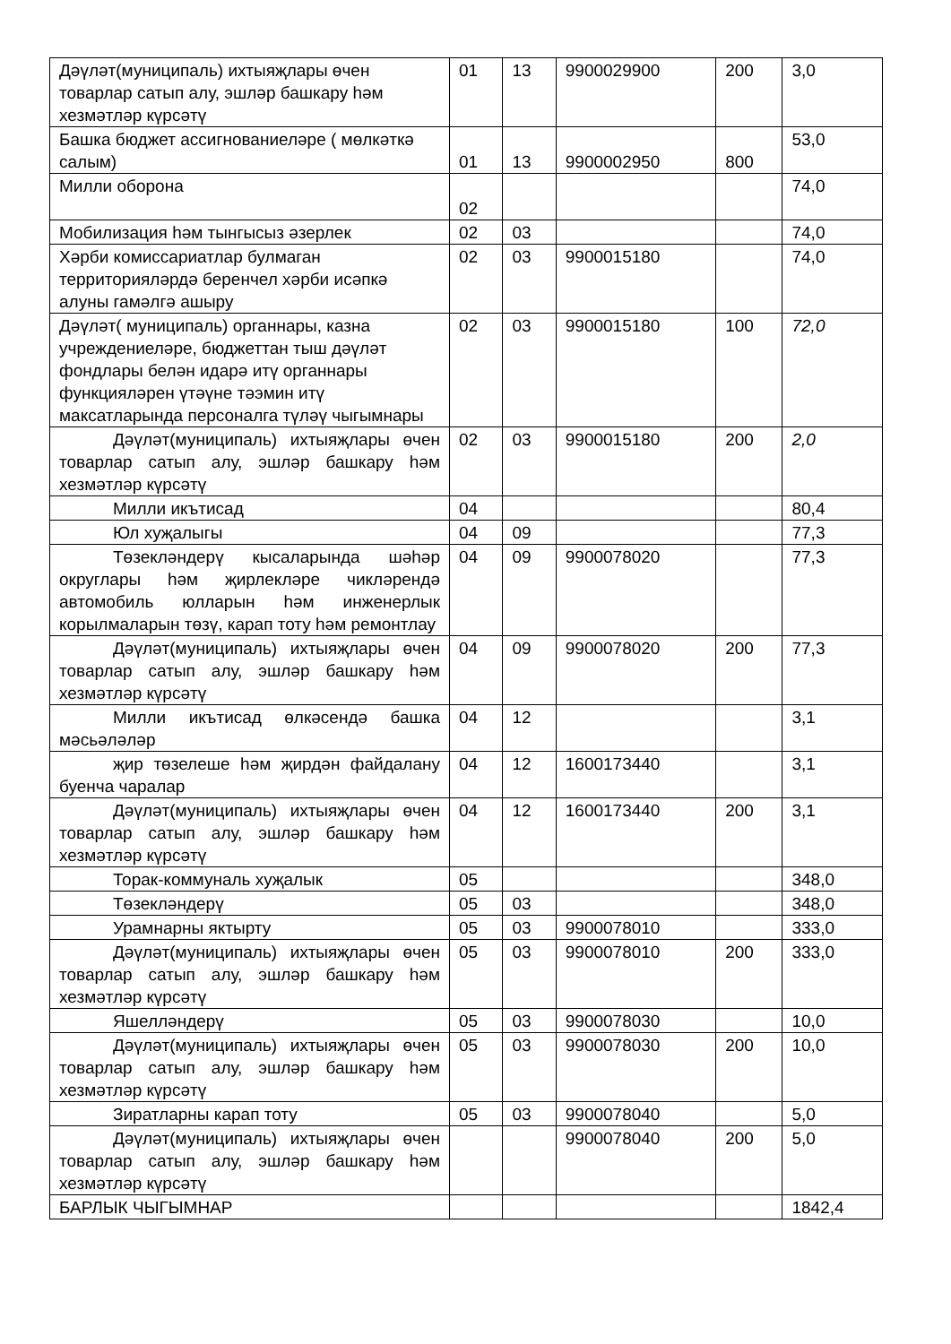| Дәүләт(муниципаль) ихтыяҗлары өчен товарлар сатып алу, эшләр башкару һәм хезмәтләр күрсәтү | 01 | 13 | 9900029900 | 200 | 3,0 |
| Башка бюджет ассигнованиеләре ( мөлкәткә салым) | 01 | 13 | 9900002950 | 800 | 53,0 |
| Милли оборона | 02 | | | | 74,0 |
| Мобилизация һәм тынгысыз әзерлек | 02 | 03 | | | 74,0 |
| Хәрби комиссариатлар булмаган территорияләрдә беренчел хәрби исәпкә алуны гамәлгә ашыру | 02 | 03 | 9900015180 | | 74,0 |
| Дәүләт( муниципаль) органнары, казна учреждениеләре, бюджеттан тыш дәүләт фондлары белән идарә итү органнары функцияләрен үтәүне тәэмин итү максатларында персоналга түләү чыгымнары | 02 | 03 | 9900015180 | 100 | 72,0 |
| Дәүләт(муниципаль) ихтыяҗлары өчен товарлар сатып алу, эшләр башкару һәм хезмәтләр күрсәтү | 02 | 03 | 9900015180 | 200 | 2,0 |
| Милли икътисад | 04 | | | | 80,4 |
| Юл хуҗалыгы | 04 | 09 | | | 77,3 |
| Төзекләндерү кысаларында шәһәр округлары һәм җирлекләре чикләрендә автомобиль юлларын һәм инженерлык корылмаларын төзү, карап тоту һәм ремонтлау | 04 | 09 | 9900078020 | | 77,3 |
| Дәүләт(муниципаль) ихтыяҗлары өчен товарлар сатып алу, эшләр башкару һәм хезмәтләр күрсәтү | 04 | 09 | 9900078020 | 200 | 77,3 |
| Милли икътисад өлкәсендә башка мәсьәләләр | 04 | 12 | | | 3,1 |
| җир төзелеше һәм җирдән файдалану буенча чаралар | 04 | 12 | 1600173440 | | 3,1 |
| Дәүләт(муниципаль) ихтыяҗлары өчен товарлар сатып алу, эшләр башкару һәм хезмәтләр күрсәтү | 04 | 12 | 1600173440 | 200 | 3,1 |
| Торак-коммуналь хуҗалык | 05 | | | | 348,0 |
| Төзекләндерү | 05 | 03 | | | 348,0 |
| Урамнарны яктырту | 05 | 03 | 9900078010 | | 333,0 |
| Дәүләт(муниципаль) ихтыяҗлары өчен товарлар сатып алу, эшләр башкару һәм хезмәтләр күрсәтү | 05 | 03 | 9900078010 | 200 | 333,0 |
| Яшелләндерү | 05 | 03 | 9900078030 | | 10,0 |
| Дәүләт(муниципаль) ихтыяҗлары өчен товарлар сатып алу, эшләр башкару һәм хезмәтләр күрсәтү | 05 | 03 | 9900078030 | 200 | 10,0 |
| Зиратларны карап тоту | 05 | 03 | 9900078040 | | 5,0 |
| Дәүләт(муниципаль) ихтыяҗлары өчен товарлар сатып алу, эшләр башкару һәм хезмәтләр күрсәтү | | | 9900078040 | 200 | 5,0 |
| БАРЛЫК ЧЫГЫМНАР | | | | | 1842,4 |